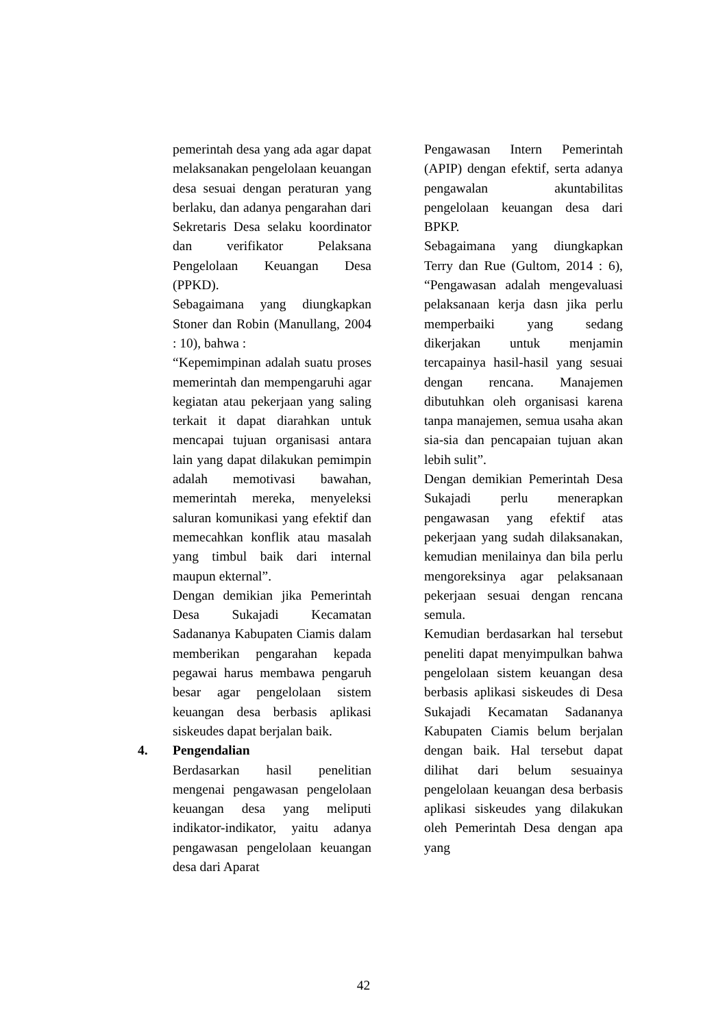pemerintah desa yang ada agar dapat melaksanakan pengelolaan keuangan desa sesuai dengan peraturan yang berlaku, dan adanya pengarahan dari Sekretaris Desa selaku koordinator dan verifikator Pelaksana Pengelolaan Keuangan Desa (PPKD).
Sebagaimana yang diungkapkan Stoner dan Robin (Manullang, 2004 : 10), bahwa :
“Kepemimpinan adalah suatu proses memerintah dan mempengaruhi agar kegiatan atau pekerjaan yang saling terkait it dapat diarahkan untuk mencapai tujuan organisasi antara lain yang dapat dilakukan pemimpin adalah memotivasi bawahan, memerintah mereka, menyeleksi saluran komunikasi yang efektif dan memecahkan konflik atau masalah yang timbul baik dari internal maupun ekternal”.
Dengan demikian jika Pemerintah Desa Sukajadi Kecamatan Sadananya Kabupaten Ciamis dalam memberikan pengarahan kepada pegawai harus membawa pengaruh besar agar pengelolaan sistem keuangan desa berbasis aplikasi siskeudes dapat berjalan baik.
4. Pengendalian
Berdasarkan hasil penelitian mengenai pengawasan pengelolaan keuangan desa yang meliputi indikator-indikator, yaitu adanya pengawasan pengelolaan keuangan desa dari Aparat
Pengawasan Intern Pemerintah (APIP) dengan efektif, serta adanya pengawalan akuntabilitas pengelolaan keuangan desa dari BPKP.
Sebagaimana yang diungkapkan Terry dan Rue (Gultom, 2014 : 6), “Pengawasan adalah mengevaluasi pelaksanaan kerja dasn jika perlu memperbaiki yang sedang dikerjakan untuk menjamin tercapainya hasil-hasil yang sesuai dengan rencana. Manajemen dibutuhkan oleh organisasi karena tanpa manajemen, semua usaha akan sia-sia dan pencapaian tujuan akan lebih sulit”.
Dengan demikian Pemerintah Desa Sukajadi perlu menerapkan pengawasan yang efektif atas pekerjaan yang sudah dilaksanakan, kemudian menilainya dan bila perlu mengoreksinya agar pelaksanaan pekerjaan sesuai dengan rencana semula.
Kemudian berdasarkan hal tersebut peneliti dapat menyimpulkan bahwa pengelolaan sistem keuangan desa berbasis aplikasi siskeudes di Desa Sukajadi Kecamatan Sadananya Kabupaten Ciamis belum berjalan dengan baik. Hal tersebut dapat dilihat dari belum sesuainya pengelolaan keuangan desa berbasis aplikasi siskeudes yang dilakukan oleh Pemerintah Desa dengan apa yang
42